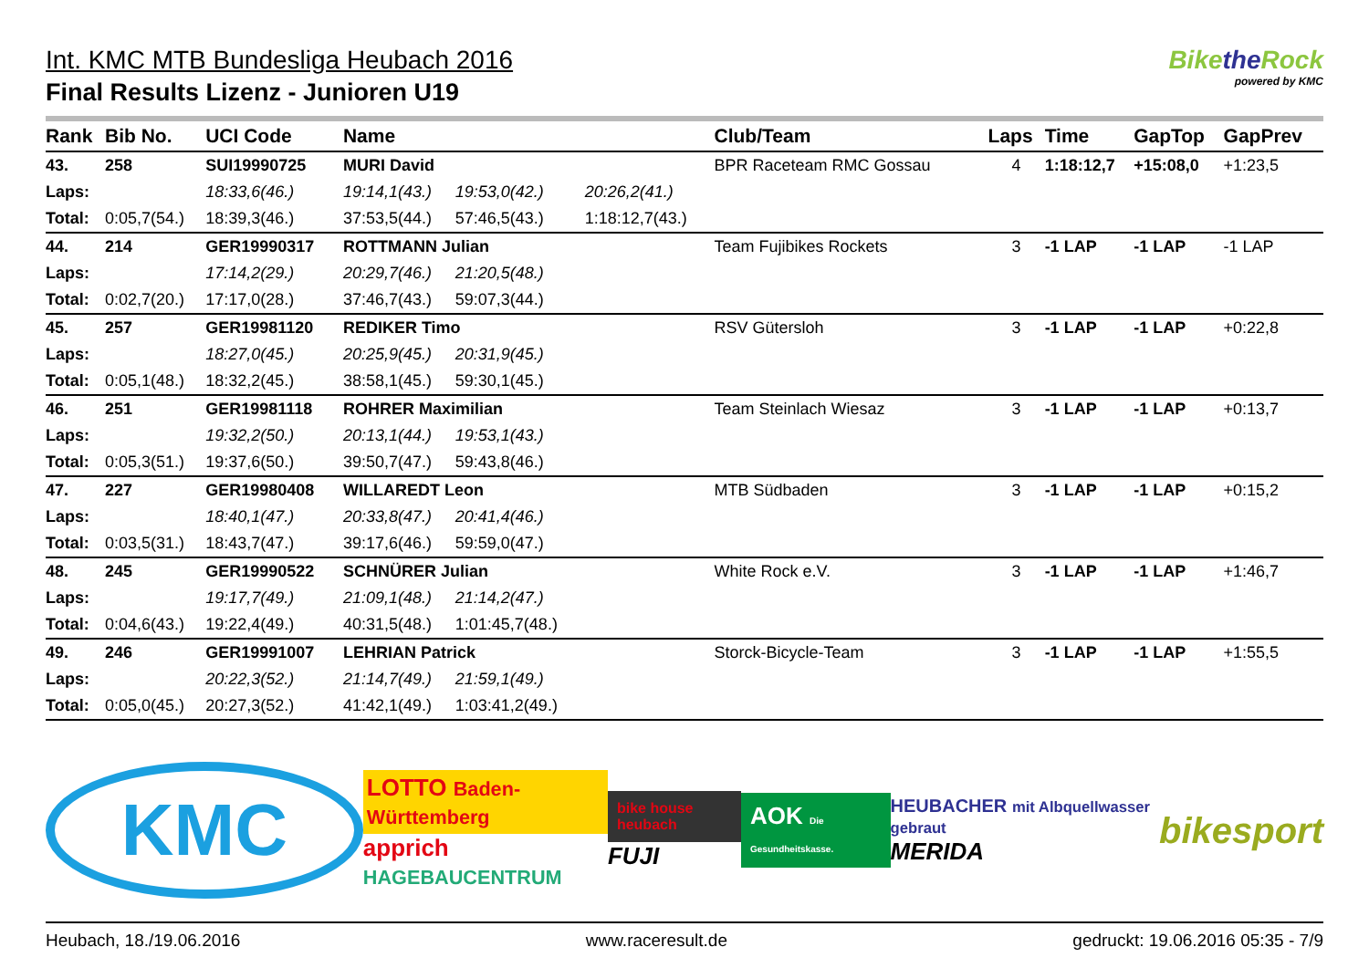Int. KMC MTB Bundesliga Heubach 2016
Final Results Lizenz - Junioren U19
Bikethe Rock
powered by KMC
| Rank | Bib No. | UCI Code | Name | | | Club/Team | Laps | Time | GapTop | GapPrev |
| --- | --- | --- | --- | --- | --- | --- | --- | --- | --- | --- |
| 43. | 258 | SUI19990725 | MURI David | | | BPR Raceteam RMC Gossau | 4 | 1:18:12,7 | +15:08,0 | +1:23,5 |
| Laps: | | 18:33,6(46.) | 19:14,1(43.) | 19:53,0(42.) | 20:26,2(41.) | | | | | |
| Total: | 0:05,7(54.) | 18:39,3(46.) | 37:53,5(44.) | 57:46,5(43.) | 1:18:12,7(43.) | | | | | |
| 44. | 214 | GER19990317 | ROTTMANN Julian | | | Team Fujibikes Rockets | 3 | -1 LAP | -1 LAP | -1 LAP |
| Laps: | | 17:14,2(29.) | 20:29,7(46.) | 21:20,5(48.) | | | | | | |
| Total: | 0:02,7(20.) | 17:17,0(28.) | 37:46,7(43.) | 59:07,3(44.) | | | | | | |
| 45. | 257 | GER19981120 | REDIKER Timo | | | RSV Gütersloh | 3 | -1 LAP | -1 LAP | +0:22,8 |
| Laps: | | 18:27,0(45.) | 20:25,9(45.) | 20:31,9(45.) | | | | | | |
| Total: | 0:05,1(48.) | 18:32,2(45.) | 38:58,1(45.) | 59:30,1(45.) | | | | | | |
| 46. | 251 | GER19981118 | ROHRER Maximilian | | | Team Steinlach Wiesaz | 3 | -1 LAP | -1 LAP | +0:13,7 |
| Laps: | | 19:32,2(50.) | 20:13,1(44.) | 19:53,1(43.) | | | | | | |
| Total: | 0:05,3(51.) | 19:37,6(50.) | 39:50,7(47.) | 59:43,8(46.) | | | | | | |
| 47. | 227 | GER19980408 | WILLAREDT Leon | | | MTB Südbaden | 3 | -1 LAP | -1 LAP | +0:15,2 |
| Laps: | | 18:40,1(47.) | 20:33,8(47.) | 20:41,4(46.) | | | | | | |
| Total: | 0:03,5(31.) | 18:43,7(47.) | 39:17,6(46.) | 59:59,0(47.) | | | | | | |
| 48. | 245 | GER19990522 | SCHNÜRER Julian | | | White Rock e.V. | 3 | -1 LAP | -1 LAP | +1:46,7 |
| Laps: | | 19:17,7(49.) | 21:09,1(48.) | 21:14,2(47.) | | | | | | |
| Total: | 0:04,6(43.) | 19:22,4(49.) | 40:31,5(48.) | 1:01:45,7(48.) | | | | | | |
| 49. | 246 | GER19991007 | LEHRIAN Patrick | | | Storck-Bicycle-Team | 3 | -1 LAP | -1 LAP | +1:55,5 |
| Laps: | | 20:22,3(52.) | 21:14,7(49.) | 21:59,1(49.) | | | | | | |
| Total: | 0:05,0(45.) | 20:27,3(52.) | 41:42,1(49.) | 1:03:41,2(49.) | | | | | | |
KMC
LOTTO Baden-Württemberg
apprich HAGEBAUCENTRUM
bike house heubach
FUJI
AOK Die Gesundheitskasse.
HEUBACHER mit Albquellwasser gebraut
MERIDA
bikesport
Heubach, 18./19.06.2016 www.raceresult.de gedruckt: 19.06.2016 05:35 - 7/9